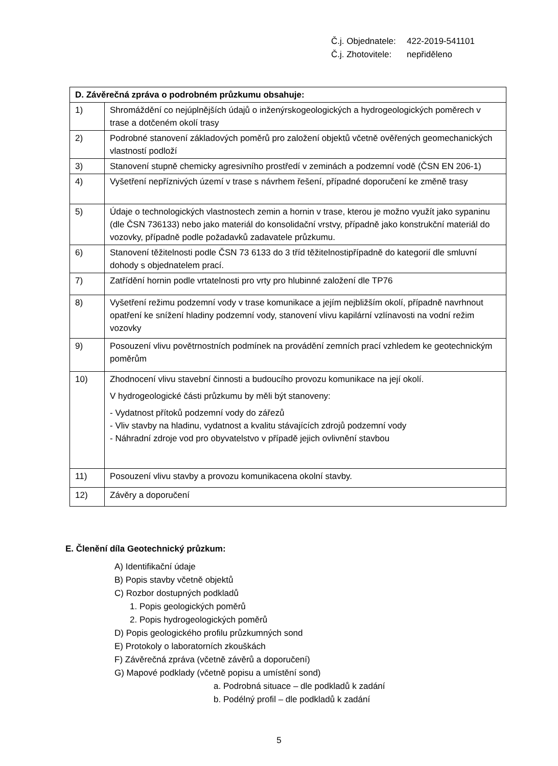Č.j. Objednatele: 422-2019-541101
Č.j. Zhotovitele: nepřiděleno
| D. Závěrečná zpráva o podrobném průzkumu obsahuje: | |
| --- | --- |
| 1) | Shromáždění co nejúplnějších údajů o inženýrskogeologických a hydrogeologických poměrech v trase a dotčeném okolí trasy |
| 2) | Podrobné stanovení základových poměrů pro založení objektů včetně ověřených geomechanických vlastností podloží |
| 3) | Stanovení stupně chemicky agresivního prostředí v zeminách a podzemní vodě (ČSN EN 206-1) |
| 4) | Vyšetření nepříznivých území v trase s návrhem řešení, případné doporučení ke změně trasy |
| 5) | Údaje o technologických vlastnostech zemin a hornin v trase, kterou je možno využít jako sypaninu (dle ČSN 736133) nebo jako materiál do konsolidační vrstvy, případně jako konstrukční materiál do vozovky, případně podle požadavků zadavatele průzkumu. |
| 6) | Stanovení těžitelnosti podle ČSN 73 6133 do 3 tříd těžitelnostipřípadně do kategorií dle smluvní dohody s objednatelem prací. |
| 7) | Zatřídění hornin podle vrtatelnosti pro vrty pro hlubinné založení dle TP76 |
| 8) | Vyšetření režimu podzemní vody v trase komunikace a jejím nejbližším okolí, případně navrhnout opatření ke snížení hladiny podzemní vody, stanovení vlivu kapilární vzlínavosti na vodní režim vozovky |
| 9) | Posouzení vlivu povětrnostních podmínek na provádění zemních prací vzhledem ke geotechnickým poměrům |
| 10) | Zhodnocení vlivu stavební činnosti a budoucího provozu komunikace na její okolí. V hydrogeologické části průzkumu by měli být stanoveny: - Vydatnost přítoků podzemní vody do zářezů - Vliv stavby na hladinu, vydatnost a kvalitu stávajících zdrojů podzemní vody - Náhradní zdroje vod pro obyvatelstvo v případě jejich ovlivnění stavbou |
| 11) | Posouzení vlivu stavby a provozu komunikacena okolní stavby. |
| 12) | Závěry a doporučení |
E. Členění díla Geotechnický průzkum:
A) Identifikační údaje
B) Popis stavby včetně objektů
C) Rozbor dostupných podkladů
1. Popis geologických poměrů
2. Popis hydrogeologických poměrů
D) Popis geologického profilu průzkumných sond
E) Protokoly o laboratorních zkouškách
F) Závěrečná zpráva (včetně závěrů a doporučení)
G) Mapové podklady (včetně popisu a umístění sond)
a. Podrobná situace – dle podkladů k zadání
b. Podélný profil – dle podkladů k zadání
5